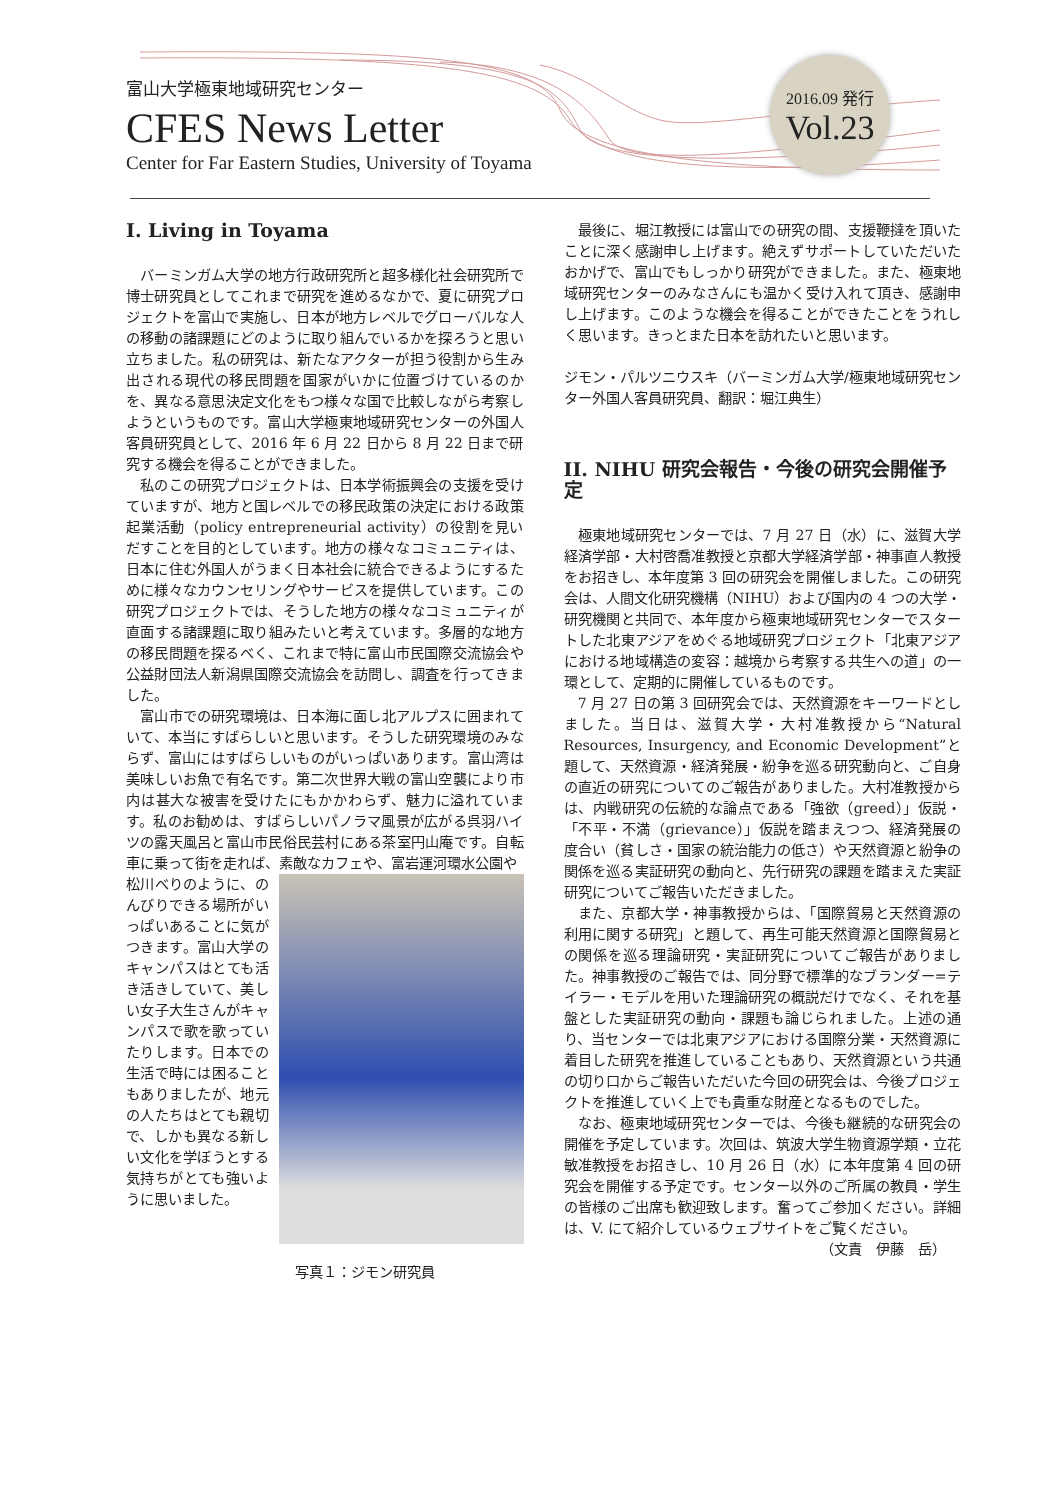富山大学極東地域研究センター
CFES News Letter
Center for Far Eastern Studies, University of Toyama
2016.09 発行
Vol.23
I. Living in Toyama
バーミンガム大学の地方行政研究所と超多様化社会研究所で博士研究員としてこれまで研究を進めるなかで、夏に研究プロジェクトを富山で実施し、日本が地方レベルでグローバルな人の移動の諸課題にどのように取り組んでいるかを探ろうと思い立ちました。私の研究は、新たなアクターが担う役割から生み出される現代の移民問題を国家がいかに位置づけているのかを、異なる意思決定文化をもつ様々な国で比較しながら考察しようというものです。富山大学極東地域研究センターの外国人客員研究員として、2016 年 6 月 22 日から 8 月 22 日まで研究する機会を得ることができました。
私のこの研究プロジェクトは、日本学術振興会の支援を受けていますが、地方と国レベルでの移民政策の決定における政策起業活動（policy entrepreneurial activity）の役割を見いだすことを目的としています。地方の様々なコミュニティは、日本に住む外国人がうまく日本社会に統合できるようにするために様々なカウンセリングやサービスを提供しています。この研究プロジェクトでは、そうした地方の様々なコミュニティが直面する諸課題に取り組みたいと考えています。多層的な地方の移民問題を探るべく、これまで特に富山市民国際交流協会や公益財団法人新潟県国際交流協会を訪問し、調査を行ってきました。
富山市での研究環境は、日本海に面し北アルプスに囲まれていて、本当にすばらしいと思います。そうした研究環境のみならず、富山にはすばらしいものがいっぱいあります。富山湾は美味しいお魚で有名です。第二次世界大戦の富山空襲により市内は甚大な被害を受けたにもかかわらず、魅力に溢れています。私のお勧めは、すばらしいパノラマ風景が広がる呉羽ハイツの露天風呂と富山市民俗民芸村にある茶室円山庵です。自転車に乗って街を走れば、素敵なカフェや、富岩運河環水公園や
松川べりのように、のんびりできる場所がいっぱいあることに気がつきます。富山大学のキャンパスはとても活き活きしていて、美しい女子大生さんがキャンパスで歌を歌っていたりします。日本での生活で時には困ることもありましたが、地元の人たちはとても親切で、しかも異なる新しい文化を学ぼうとする気持ちがとても強いように思いました。
写真１：ジモン研究員
最後に、堀江教授には富山での研究の間、支援鞭撻を頂いたことに深く感謝申し上げます。絶えずサポートしていただいたおかげで、富山でもしっかり研究ができました。また、極東地域研究センターのみなさんにも温かく受け入れて頂き、感謝申し上げます。このような機会を得ることができたことをうれしく思います。きっとまた日本を訪れたいと思います。
ジモン・パルツニウスキ（バーミンガム大学/極東地域研究センター外国人客員研究員、翻訳：堀江典生）
II. NIHU 研究会報告・今後の研究会開催予定
極東地域研究センターでは、7 月 27 日（水）に、滋賀大学経済学部・大村啓喬准教授と京都大学経済学部・神事直人教授をお招きし、本年度第 3 回の研究会を開催しました。この研究会は、人間文化研究機構（NIHU）および国内の 4 つの大学・研究機関と共同で、本年度から極東地域研究センターでスタートした北東アジアをめぐる地域研究プロジェクト「北東アジアにおける地域構造の変容：越境から考察する共生への道」の一環として、定期的に開催しているものです。
7 月 27 日の第 3 回研究会では、天然資源をキーワードとしました。当日は、滋賀大学・大村准教授から“Natural Resources, Insurgency, and Economic Development”と題して、天然資源・経済発展・紛争を巡る研究動向と、ご自身の直近の研究についてのご報告がありました。大村准教授からは、内戦研究の伝統的な論点である「強欲（greed）」仮説・「不平・不満（grievance）」仮説を踏まえつつ、経済発展の度合い（貧しさ・国家の統治能力の低さ）や天然資源と紛争の関係を巡る実証研究の動向と、先行研究の課題を踏まえた実証研究についてご報告いただきました。
また、京都大学・神事教授からは、「国際貿易と天然資源の利用に関する研究」と題して、再生可能天然資源と国際貿易との関係を巡る理論研究・実証研究についてご報告がありました。神事教授のご報告では、同分野で標準的なブランダー=テイラー・モデルを用いた理論研究の概説だけでなく、それを基盤とした実証研究の動向・課題も論じられました。上述の通り、当センターでは北東アジアにおける国際分業・天然資源に着目した研究を推進していることもあり、天然資源という共通の切り口からご報告いただいた今回の研究会は、今後プロジェクトを推進していく上でも貴重な財産となるものでした。
なお、極東地域研究センターでは、今後も継続的な研究会の開催を予定しています。次回は、筑波大学生物資源学類・立花敏准教授をお招きし、10 月 26 日（水）に本年度第 4 回の研究会を開催する予定です。センター以外のご所属の教員・学生の皆様のご出席も歓迎致します。奮ってご参加ください。詳細は、V. にて紹介しているウェブサイトをご覧ください。
（文責　伊藤　岳）